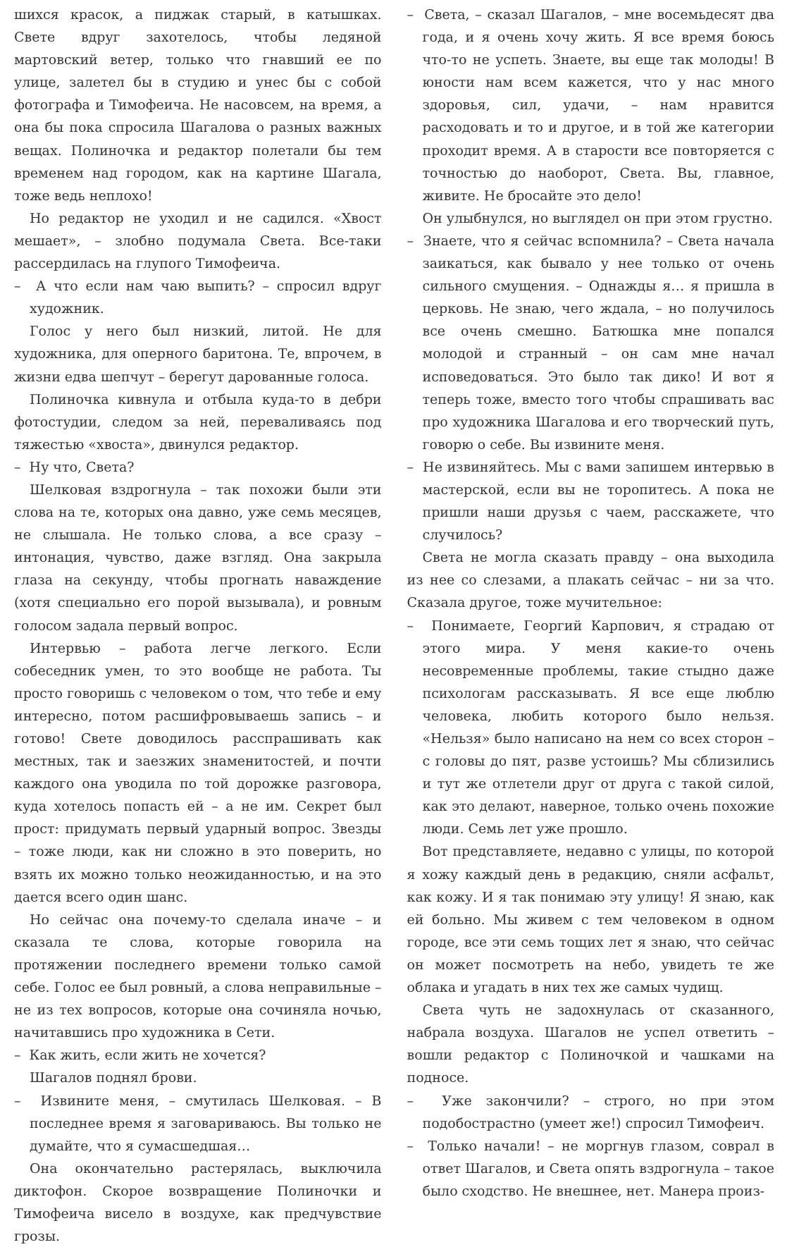шихся красок, а пиджак старый, в катышках. Свете вдруг захотелось, чтобы ледяной мартовский ветер, только что гнавший ее по улице, залетел бы в студию и унес бы с собой фотографа и Тимофеича. Не насовсем, на время, а она бы пока спросила Шагалова о разных важных вещах. Полиночка и редактор полетали бы тем временем над городом, как на картине Шагала, тоже ведь неплохо!
Но редактор не уходил и не садился. «Хвост мешает», – злобно подумала Света. Все-таки рассердилась на глупого Тимофеича.
– А что если нам чаю выпить? – спросил вдруг художник.
Голос у него был низкий, литой. Не для художника, для оперного баритона. Те, впрочем, в жизни едва шепчут – берегут дарованные голоса.
Полиночка кивнула и отбыла куда-то в дебри фотостудии, следом за ней, переваливаясь под тяжестью «хвоста», двинулся редактор.
– Ну что, Света?
Шелковая вздрогнула – так похожи были эти слова на те, которых она давно, уже семь месяцев, не слышала. Не только слова, а все сразу – интонация, чувство, даже взгляд. Она закрыла глаза на секунду, чтобы прогнать наваждение (хотя специально его порой вызывала), и ровным голосом задала первый вопрос.
Интервью – работа легче легкого. Если собеседник умен, то это вообще не работа. Ты просто говоришь с человеком о том, что тебе и ему интересно, потом расшифровываешь запись – и готово! Свете доводилось расспрашивать как местных, так и заезжих знаменитостей, и почти каждого она уводила по той дорожке разговора, куда хотелось попасть ей – а не им. Секрет был прост: придумать первый ударный вопрос. Звезды – тоже люди, как ни сложно в это поверить, но взять их можно только неожиданностью, и на это дается всего один шанс.
Но сейчас она почему-то сделала иначе – и сказала те слова, которые говорила на протяжении последнего времени только самой себе. Голос ее был ровный, а слова неправильные – не из тех вопросов, которые она сочиняла ночью, начитавшись про художника в Сети.
– Как жить, если жить не хочется?
Шагалов поднял брови.
– Извините меня, – смутилась Шелковая. – В последнее время я заговариваюсь. Вы только не думайте, что я сумасшедшая…
Она окончательно растерялась, выключила диктофон. Скорое возвращение Полиночки и Тимофеича висело в воздухе, как предчувствие грозы.
– Света, – сказал Шагалов, – мне восемьдесят два года, и я очень хочу жить. Я все время боюсь что-то не успеть. Знаете, вы еще так молоды! В юности нам всем кажется, что у нас много здоровья, сил, удачи, – нам нравится расходовать и то и другое, и в той же категории проходит время. А в старости все повторяется с точностью до наоборот, Света. Вы, главное, живите. Не бросайте это дело!
Он улыбнулся, но выглядел он при этом грустно.
– Знаете, что я сейчас вспомнила? – Света начала заикаться, как бывало у нее только от очень сильного смущения. – Однажды я… я пришла в церковь. Не знаю, чего ждала, – но получилось все очень смешно. Батюшка мне попался молодой и странный – он сам мне начал исповедоваться. Это было так дико! И вот я теперь тоже, вместо того чтобы спрашивать вас про художника Шагалова и его творческий путь, говорю о себе. Вы извините меня.
– Не извиняйтесь. Мы с вами запишем интервью в мастерской, если вы не торопитесь. А пока не пришли наши друзья с чаем, расскажете, что случилось?
Света не могла сказать правду – она выходила из нее со слезами, а плакать сейчас – ни за что. Сказала другое, тоже мучительное:
– Понимаете, Георгий Карпович, я страдаю от этого мира. У меня какие-то очень несовременные проблемы, такие стыдно даже психологам рассказывать. Я все еще люблю человека, любить которого было нельзя. «Нельзя» было написано на нем со всех сторон – с головы до пят, разве устоишь? Мы сблизились и тут же отлетели друг от друга с такой силой, как это делают, наверное, только очень похожие люди. Семь лет уже прошло.
Вот представляете, недавно с улицы, по которой я хожу каждый день в редакцию, сняли асфальт, как кожу. И я так понимаю эту улицу! Я знаю, как ей больно. Мы живем с тем человеком в одном городе, все эти семь тощих лет я знаю, что сейчас он может посмотреть на небо, увидеть те же облака и угадать в них тех же самых чудищ.
Света чуть не задохнулась от сказанного, набрала воздуха. Шагалов не успел ответить – вошли редактор с Полиночкой и чашками на подносе.
– Уже закончили? – строго, но при этом подобострастно (умеет же!) спросил Тимофеич.
– Только начали! – не моргнув глазом, соврал в ответ Шагалов, и Света опять вздрогнула – такое было сходство. Не внешнее, нет. Манера произ-